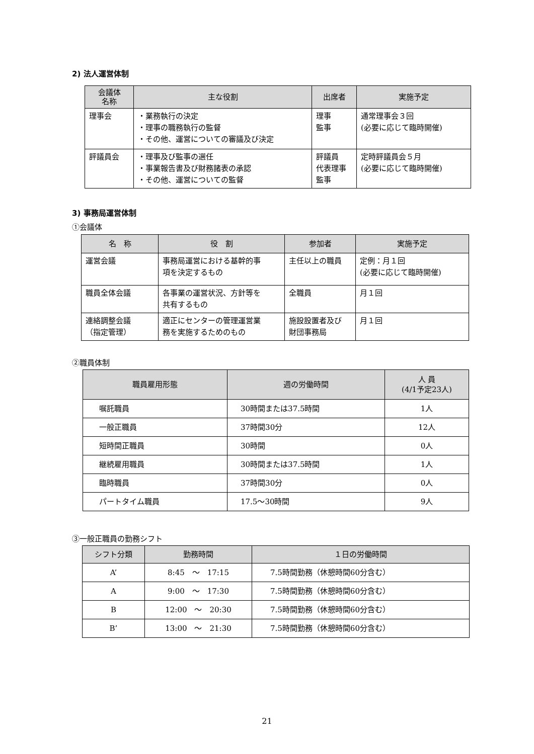2) 法人運営体制
| 会議体 名称 | 主な役割 | 出席者 | 実施予定 |
| --- | --- | --- | --- |
| 理事会 | ・業務執行の決定 ・理事の職務執行の監督 ・その他、運営についての審議及び決定 | 理事 監事 | 通常理事会３回 (必要に応じて臨時開催) |
| 評議員会 | ・理事及び監事の選任 ・事業報告書及び財務諸表の承認 ・その他、運営についての監督 | 評議員 代表理事 監事 | 定時評議員会５月 (必要に応じて臨時開催) |
3) 事務局運営体制
①会議体
| 名 称 | 役 割 | 参加者 | 実施予定 |
| --- | --- | --- | --- |
| 運営会議 | 事務局運営における基幹的事 項を決定するもの | 主任以上の職員 | 定例：月１回 (必要に応じて臨時開催) |
| 職員全体会議 | 各事業の運営状況、方針等を 共有するもの | 全職員 | 月１回 |
| 連絡調整会議 （指定管理） | 適正にセンターの管理運営業 務を実施するためのもの | 施設設置者及び 財団事務局 | 月１回 |
②職員体制
| 職員雇用形態 | 週の労働時間 | 人 員 (4/1予定23人) |
| --- | --- | --- |
| 嘱託職員 | 30時間または37.5時間 | 1人 |
| 一般正職員 | 37時間30分 | 12人 |
| 短時間正職員 | 30時間 | 0人 |
| 継続雇用職員 | 30時間または37.5時間 | 1人 |
| 臨時職員 | 37時間30分 | 0人 |
| パートタイム職員 | 17.5～30時間 | 9人 |
③一般正職員の勤務シフト
| シフト分類 | 勤務時間 | １日の労働時間 |
| --- | --- | --- |
| A’ | 8:45 ～ 17:15 | 7.5時間勤務（休憩時間60分含む） |
| A | 9:00 ～ 17:30 | 7.5時間勤務（休憩時間60分含む） |
| B | 12:00 ～ 20:30 | 7.5時間勤務（休憩時間60分含む） |
| B’ | 13:00 ～ 21:30 | 7.5時間勤務（休憩時間60分含む） |
21